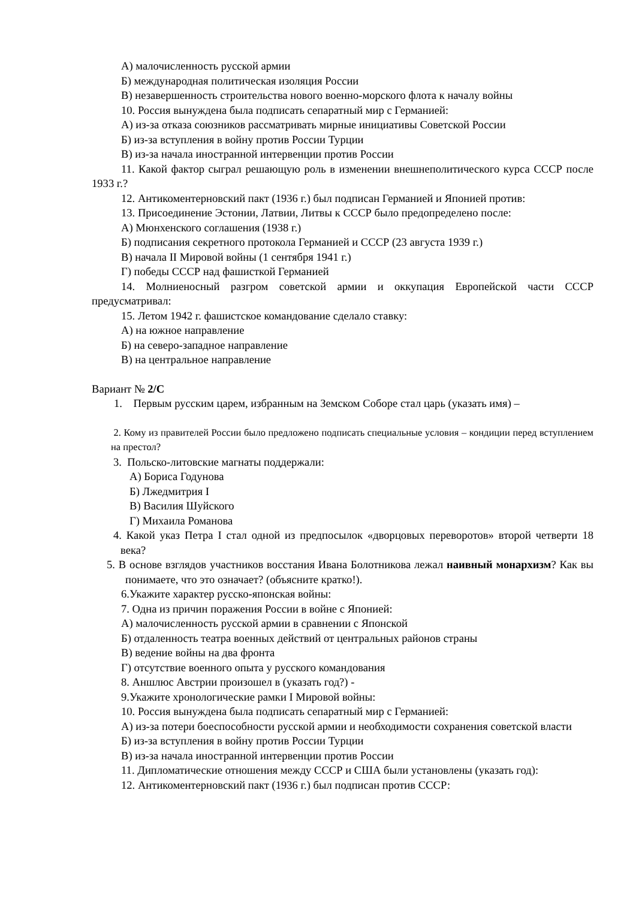А) малочисленность русской армии
Б) международная политическая изоляция России
В) незавершенность строительства нового военно-морского флота к началу войны
10. Россия вынуждена была подписать сепаратный мир с Германией:
А) из-за отказа союзников рассматривать мирные инициативы Советской России
Б) из-за вступления в войну против России Турции
В) из-за начала иностранной интервенции против России
11. Какой фактор сыграл решающую роль в изменении внешнеполитического курса СССР после 1933 г.?
12. Антикоментерновский пакт (1936 г.) был подписан Германией и Японией против:
13. Присоединение Эстонии, Латвии, Литвы к СССР было предопределено после:
А) Мюнхенского соглашения (1938 г.)
Б) подписания секретного протокола Германией и СССР (23 августа 1939 г.)
В) начала II Мировой войны (1 сентября 1941 г.)
Г) победы СССР над фашисткой Германией
14. Молниеносный разгром советской армии и оккупация Европейской части СССР предусматривал:
15. Летом 1942 г. фашистское командование сделало ставку:
А) на южное направление
Б) на северо-западное направление
В) на центральное направление
Вариант № 2/С
1. Первым русским царем, избранным на Земском Соборе стал царь (указать имя) –
2. Кому из правителей России было предложено подписать специальные условия – кондиции перед вступлением на престол?
3. Польско-литовские магнаты поддержали:
А) Бориса Годунова
Б) Лжедмитрия I
В) Василия Шуйского
Г) Михаила Романова
4. Какой указ Петра I стал одной из предпосылок «дворцовых переворотов» второй четверти 18 века?
5. В основе взглядов участников восстания Ивана Болотникова лежал наивный монархизм? Как вы понимаете, что это означает? (объясните кратко!).
6.Укажите характер русско-японская войны:
7. Одна из причин поражения России в войне с Японией:
А) малочисленность русской армии в сравнении с Японской
Б) отдаленность театра военных действий от центральных районов страны
В) ведение войны на два фронта
Г) отсутствие военного опыта у русского командования
8. Аншлюс Австрии произошел в (указать год?) -
9.Укажите хронологические рамки I Мировой войны:
10. Россия вынуждена была подписать сепаратный мир с Германией:
А) из-за потери боеспособности русской армии и необходимости сохранения советской власти
Б) из-за вступления в войну против России Турции
В) из-за начала иностранной интервенции против России
11. Дипломатические отношения между СССР и США были установлены (указать год):
12. Антикоментерновский пакт (1936 г.) был подписан против СССР: